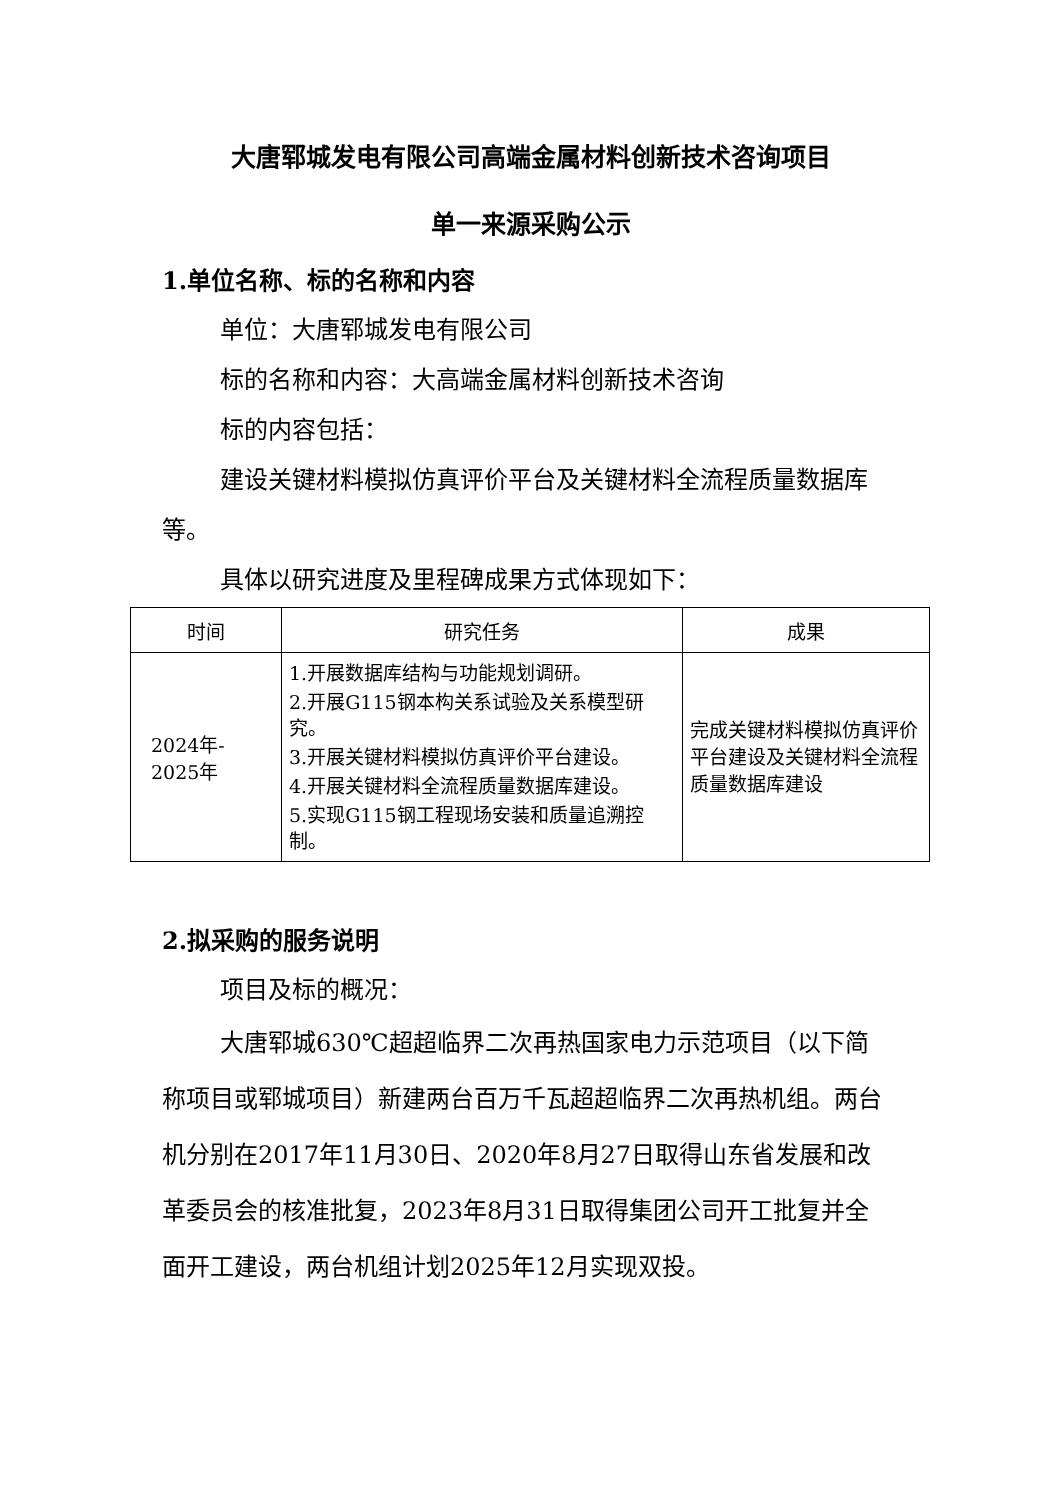大唐郓城发电有限公司高端金属材料创新技术咨询项目
单一来源采购公示
1.单位名称、标的名称和内容
单位：大唐郓城发电有限公司
标的名称和内容：大高端金属材料创新技术咨询
标的内容包括：
建设关键材料模拟仿真评价平台及关键材料全流程质量数据库等。
具体以研究进度及里程碑成果方式体现如下：
| 时间 | 研究任务 | 成果 |
| --- | --- | --- |
| 2024年- 2025年 | 1.开展数据库结构与功能规划调研。 2.开展G115钢本构关系试验及关系模型研究。 3.开展关键材料模拟仿真评价平台建设。 4.开展关键材料全流程质量数据库建设。 5.实现G115钢工程现场安装和质量追溯控制。 | 完成关键材料模拟仿真评价平台建设及关键材料全流程质量数据库建设 |
2.拟采购的服务说明
项目及标的概况：
大唐郓城630℃超超临界二次再热国家电力示范项目（以下简称项目或郓城项目）新建两台百万千瓦超超临界二次再热机组。两台机分别在2017年11月30日、2020年8月27日取得山东省发展和改革委员会的核准批复，2023年8月31日取得集团公司开工批复并全面开工建设，两台机组计划2025年12月实现双投。